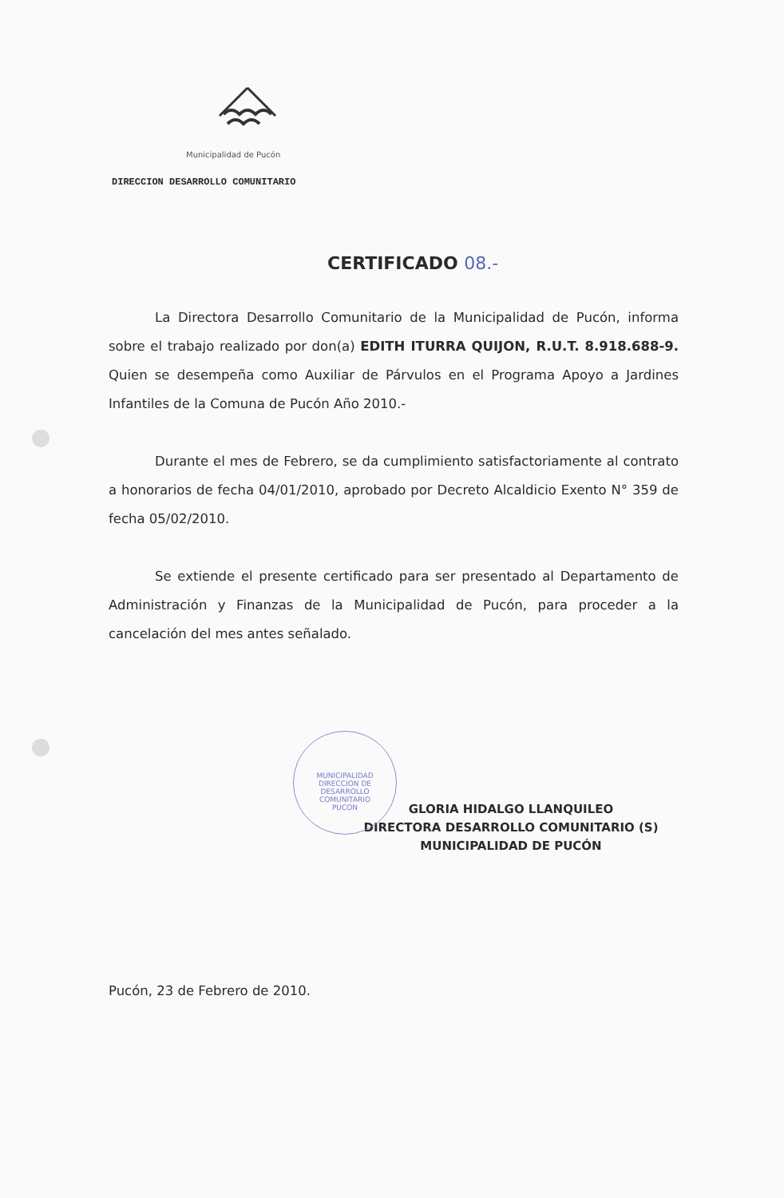Municipalidad de Pucón
DIRECCION DESARROLLO COMUNITARIO
CERTIFICADO 08.-
La Directora Desarrollo Comunitario de la Municipalidad de Pucón, informa sobre el trabajo realizado por don(a) EDITH ITURRA QUIJON, R.U.T. 8.918.688-9. Quien se desempeña como Auxiliar de Párvulos en el Programa Apoyo a Jardines Infantiles de la Comuna de Pucón Año 2010.-
Durante el mes de Febrero, se da cumplimiento satisfactoriamente al contrato a honorarios de fecha 04/01/2010, aprobado por Decreto Alcaldicio Exento N° 359 de fecha 05/02/2010.
Se extiende el presente certificado para ser presentado al Departamento de Administración y Finanzas de la Municipalidad de Pucón, para proceder a la cancelación del mes antes señalado.
MUNICIPALIDAD
DIRECCION DE
DESARROLLO
COMUNITARIO
PUCON
GLORIA HIDALGO LLANQUILEO
DIRECTORA DESARROLLO COMUNITARIO (S)
MUNICIPALIDAD DE PUCÓN
Pucón, 23 de Febrero de 2010.